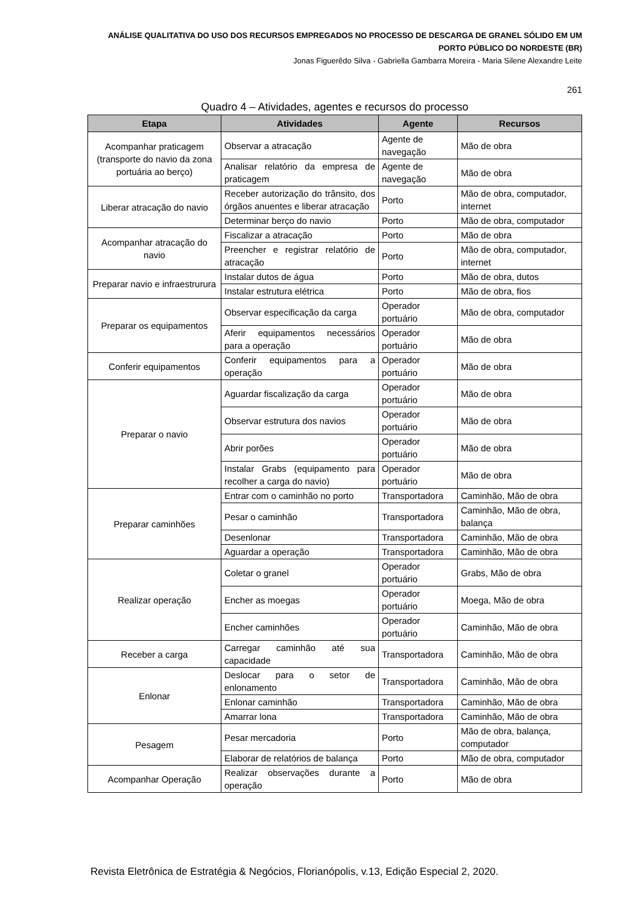ANÁLISE QUALITATIVA DO USO DOS RECURSOS EMPREGADOS NO PROCESSO DE DESCARGA DE GRANEL SÓLIDO EM UM PORTO PÚBLICO DO NORDESTE (BR)
Jonas Figuerêdo Silva - Gabriella Gambarra Moreira - Maria Silene Alexandre Leite
261
Quadro 4 – Atividades, agentes e recursos do processo
| Etapa | Atividades | Agente | Recursos |
| --- | --- | --- | --- |
| Acompanhar praticagem (transporte do navio da zona portuária ao berço) | Observar a atracação | Agente de navegação | Mão de obra |
| | Analisar relatório da empresa de praticagem | Agente de navegação | Mão de obra |
| Liberar atracação do navio | Receber autorização do trânsito, dos órgãos anuentes e liberar atracação | Porto | Mão de obra, computador, internet |
| | Determinar berço do navio | Porto | Mão de obra, computador |
| Acompanhar atracação do navio | Fiscalizar a atracação | Porto | Mão de obra |
| | Preencher e registrar relatório de atracação | Porto | Mão de obra, computador, internet |
| Preparar navio e infraestrurura | Instalar dutos de água | Porto | Mão de obra, dutos |
| | Instalar estrutura elétrica | Porto | Mão de obra, fios |
| Preparar os equipamentos | Observar especificação da carga | Operador portuário | Mão de obra, computador |
| | Aferir equipamentos necessários para a operação | Operador portuário | Mão de obra |
| Conferir equipamentos | Conferir equipamentos para a operação | Operador portuário | Mão de obra |
| Preparar o navio | Aguardar fiscalização da carga | Operador portuário | Mão de obra |
| | Observar estrutura dos navios | Operador portuário | Mão de obra |
| | Abrir porões | Operador portuário | Mão de obra |
| | Instalar Grabs (equipamento para recolher a carga do navio) | Operador portuário | Mão de obra |
| Preparar caminhões | Entrar com o caminhão no porto | Transportadora | Caminhão, Mão de obra |
| | Pesar o caminhão | Transportadora | Caminhão, Mão de obra, balança |
| | Desenlonar | Transportadora | Caminhão, Mão de obra |
| | Aguardar a operação | Transportadora | Caminhão, Mão de obra |
| Realizar operação | Coletar o granel | Operador portuário | Grabs, Mão de obra |
| | Encher as moegas | Operador portuário | Moega, Mão de obra |
| | Encher caminhões | Operador portuário | Caminhão, Mão de obra |
| Receber a carga | Carregar caminhão até sua capacidade | Transportadora | Caminhão, Mão de obra |
| Enlonar | Deslocar para o setor de enlonamento | Transportadora | Caminhão, Mão de obra |
| | Enlonar caminhão | Transportadora | Caminhão, Mão de obra |
| | Amarrar lona | Transportadora | Caminhão, Mão de obra |
| Pesagem | Pesar mercadoria | Porto | Mão de obra, balança, computador |
| | Elaborar de relatórios de balança | Porto | Mão de obra, computador |
| Acompanhar Operação | Realizar observações durante a operação | Porto | Mão de obra |
Revista Eletrônica de Estratégia & Negócios, Florianópolis, v.13, Edição Especial 2, 2020.